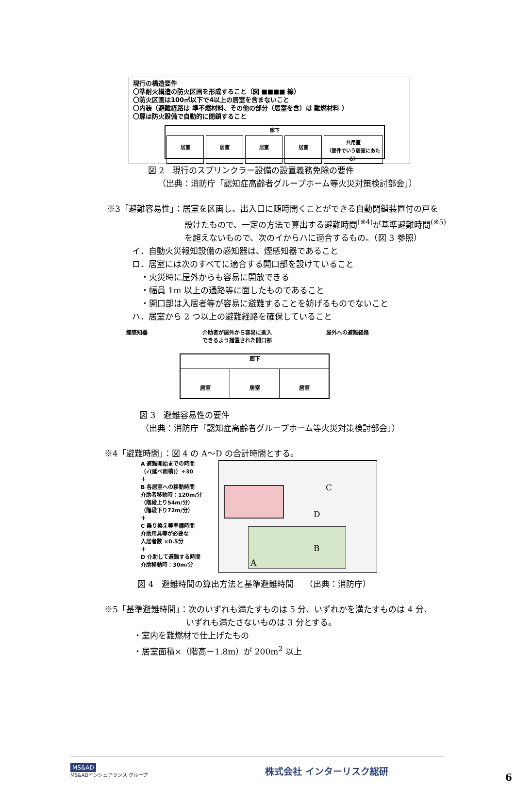現行の構造要件
〇準耐火構造の防火区画を形成すること（図 ■■■■ 線）
〇防火区画は100㎡以下で4以上の居室を含まないこと
〇内装（避難経路は 準不燃材料、その他の部分（居室を含）は 難燃材料 ）
〇扉は防火設備で自動的に閉鎖すること
廊下
居室
居室
居室
居室
共用室
（要件でいう居室にあたる）
図 2　現行のスプリンクラー設備の設置義務免除の要件
（出典：消防庁「認知症高齢者グループホーム等火災対策検討部会」）
※3「避難容易性」：居室を区画し、出入口に随時開くことができる自動閉鎖装置付の戸を
設けたもので、一定の方法で算出する避難時間<sup>(※4)</sup>が基準避難時間<sup>(※5)</sup>
を超えないもので、次のイからハに適合するもの。（図 3 参照）
イ．自動火災報知設備の感知器は、煙感知器であること
ロ．居室には次のすべてに適合する開口部を設けていること
・火災時に屋外からも容易に開放できる
・幅員 1m 以上の通路等に面したものであること
・開口部は入居者等が容易に避難することを妨げるものでないこと
ハ．居室から 2 つ以上の避難経路を確保していること
煙感知器 介助者が屋外から容易に進入
できるよう措置された開口部 屋外への避難経路
廊下
居室
居室
居室
図 3　避難容易性の要件
（出典：消防庁「認知症高齢者グループホーム等火災対策検討部会」）
※4「避難時間」：図 4 の A～D の合計時間とする。
A 避難開始までの時間
（√(延べ面積)）÷30
＋
B 各居室への移動時間
介助者移動時：120m/分
（階段上り54m/分）
（階段下り72m/分）
＋
C 乗り換え等準備時間
介助用具等が必要な
入居者数 ×0.5分
＋
D 介助して避難する時間
介助移動時：30m/分
C
D
B
A
図 4　避難時間の算出方法と基準避難時間　 （出典：消防庁）
※5「基準避難時間」：次のいずれも満たすものは 5 分、いずれかを満たすものは 4 分、
いずれも満たさないものは 3 分とする。
・室内を難燃材で仕上げたもの
・居室面積×（階高－1.8m）が 200m<sup>2</sup> 以上
MS&AD
MS&ADインシュアランス グループ
株式会社 インターリスク総研
6